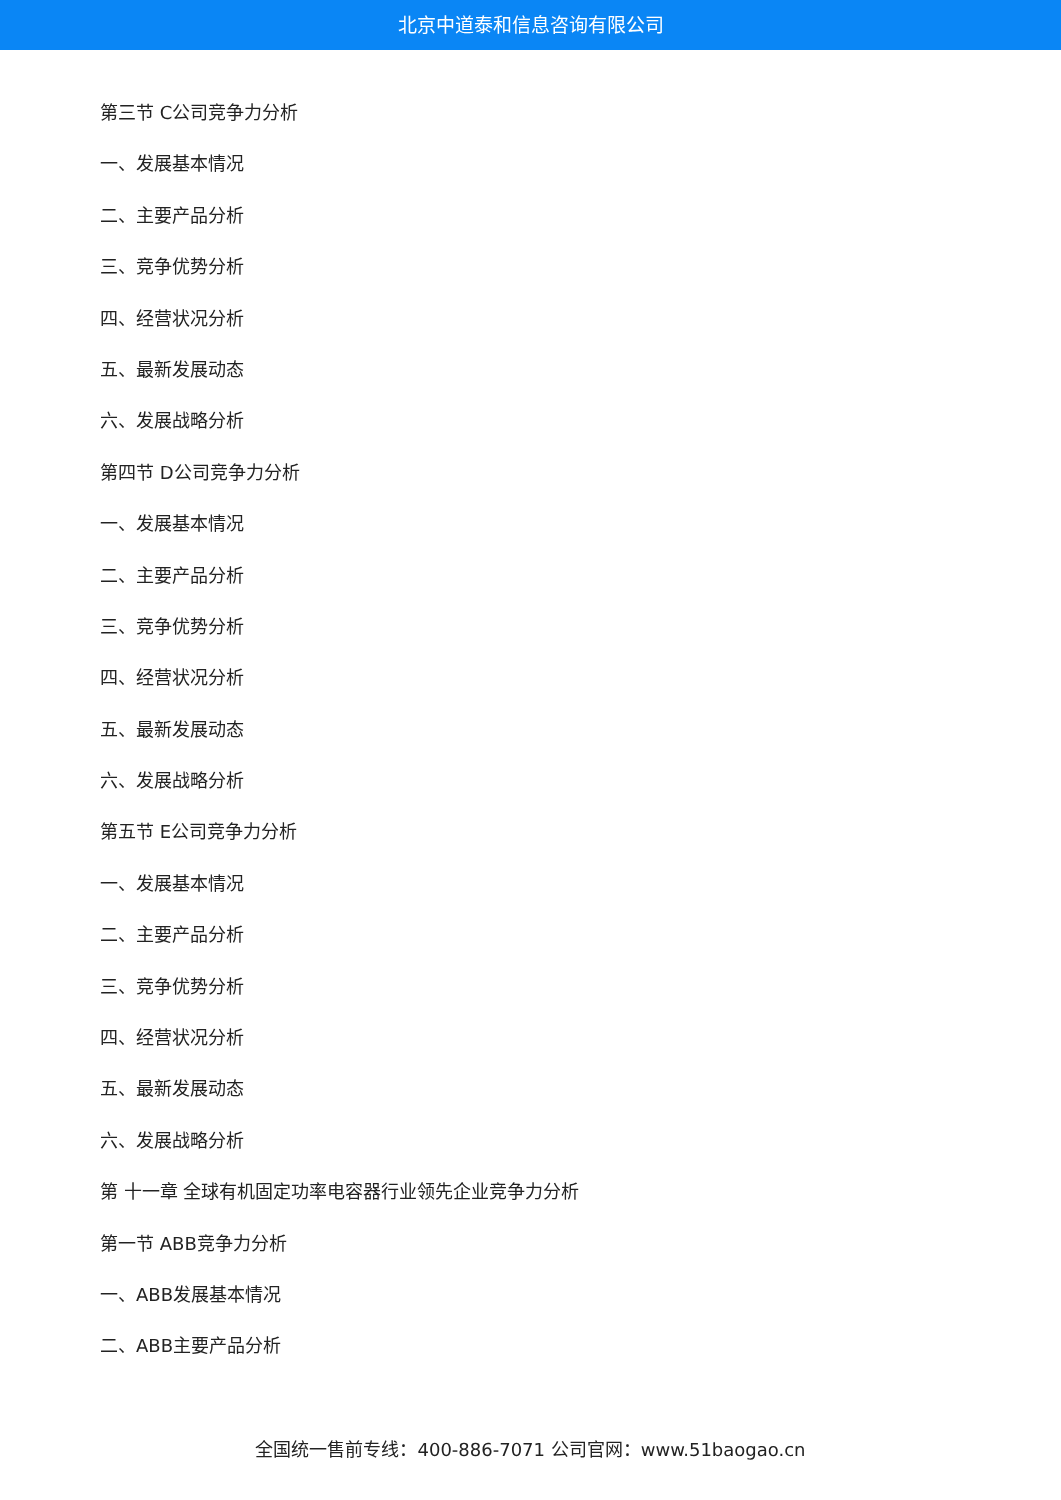北京中道泰和信息咨询有限公司
第三节 C公司竞争力分析
一、发展基本情况
二、主要产品分析
三、竞争优势分析
四、经营状况分析
五、最新发展动态
六、发展战略分析
第四节 D公司竞争力分析
一、发展基本情况
二、主要产品分析
三、竞争优势分析
四、经营状况分析
五、最新发展动态
六、发展战略分析
第五节 E公司竞争力分析
一、发展基本情况
二、主要产品分析
三、竞争优势分析
四、经营状况分析
五、最新发展动态
六、发展战略分析
第 十一章 全球有机固定功率电容器行业领先企业竞争力分析
第一节 ABB竞争力分析
一、ABB发展基本情况
二、ABB主要产品分析
全国统一售前专线：400-886-7071 公司官网：www.51baogao.cn